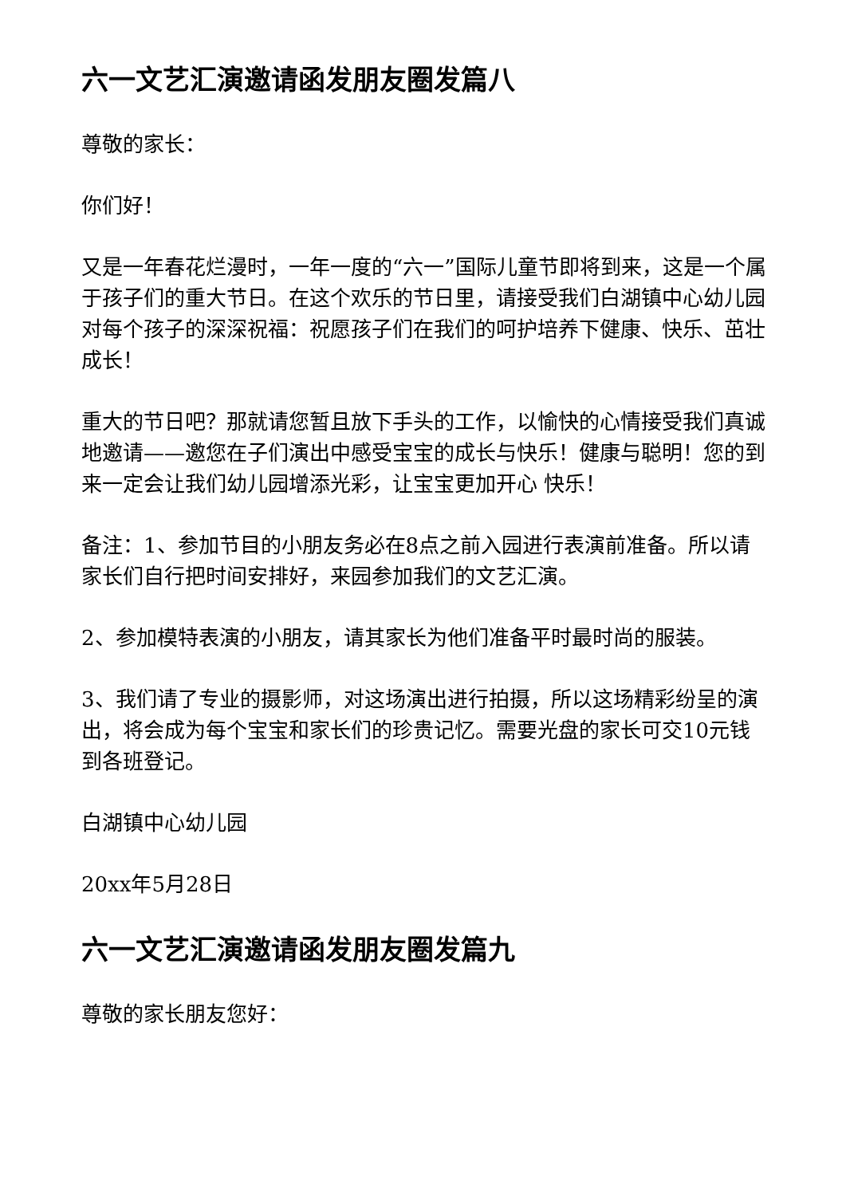六一文艺汇演邀请函发朋友圈发篇八
尊敬的家长：
你们好！
又是一年春花烂漫时，一年一度的“六一”国际儿童节即将到来，这是一个属于孩子们的重大节日。在这个欢乐的节日里，请接受我们白湖镇中心幼儿园对每个孩子的深深祝福：祝愿孩子们在我们的呵护培养下健康、快乐、茁壮成长！
重大的节日吧？那就请您暂且放下手头的工作，以愉快的心情接受我们真诚地邀请——邀您在子们演出中感受宝宝的成长与快乐！健康与聪明！您的到来一定会让我们幼儿园增添光彩，让宝宝更加开心 快乐！
备注：1、参加节目的小朋友务必在8点之前入园进行表演前准备。所以请家长们自行把时间安排好，来园参加我们的文艺汇演。
2、参加模特表演的小朋友，请其家长为他们准备平时最时尚的服装。
3、我们请了专业的摄影师，对这场演出进行拍摄，所以这场精彩纷呈的演出，将会成为每个宝宝和家长们的珍贵记忆。需要光盘的家长可交10元钱到各班登记。
白湖镇中心幼儿园
20xx年5月28日
六一文艺汇演邀请函发朋友圈发篇九
尊敬的家长朋友您好：